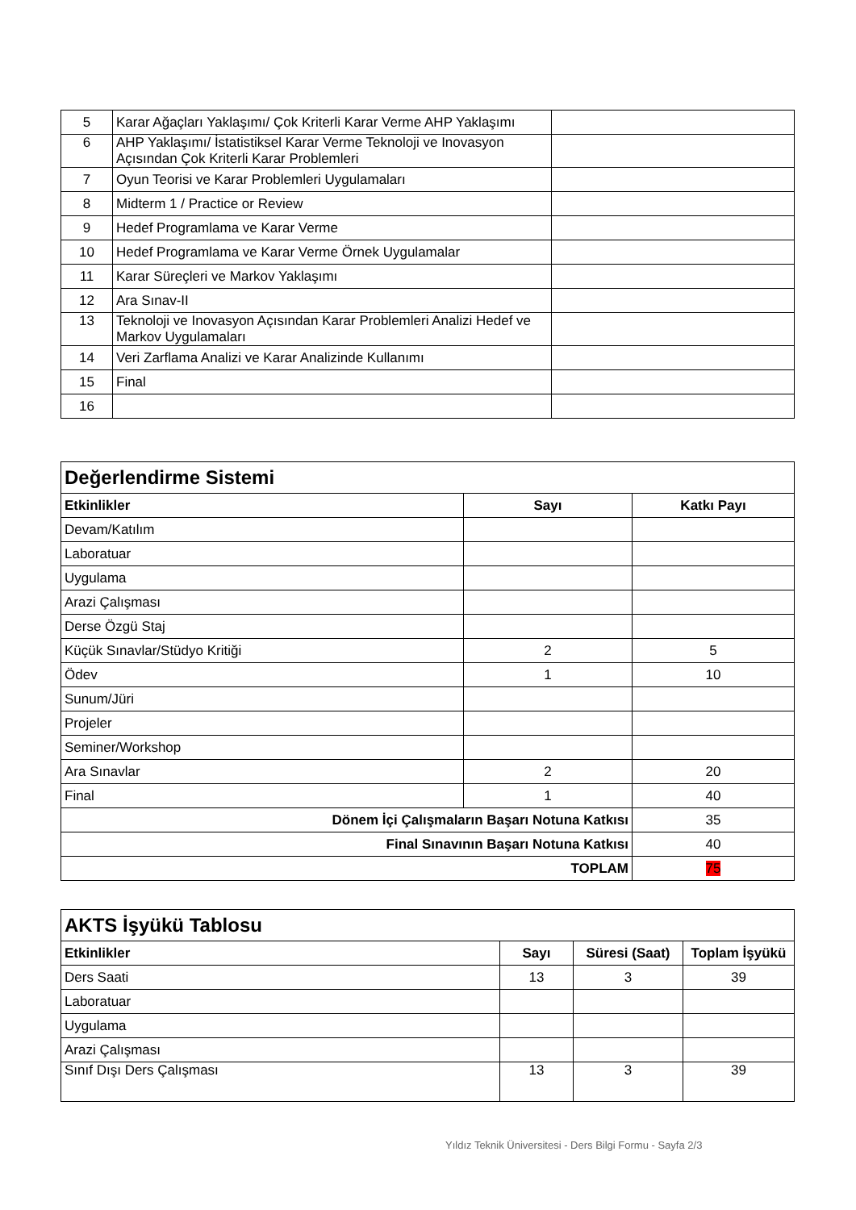| 5 | Karar Ağaçları Yaklaşımı/ Çok Kriterli Karar Verme AHP Yaklaşımı | |
| 6 | AHP Yaklaşımı/ İstatistiksel Karar Verme Teknoloji ve Inovasyon Açısından Çok Kriterli Karar Problemleri | |
| 7 | Oyun Teorisi ve Karar Problemleri Uygulamaları | |
| 8 | Midterm 1 / Practice or Review | |
| 9 | Hedef Programlama ve Karar Verme | |
| 10 | Hedef Programlama ve Karar Verme Örnek Uygulamalar | |
| 11 | Karar Süreçleri ve Markov Yaklaşımı | |
| 12 | Ara Sınav-II | |
| 13 | Teknoloji ve Inovasyon Açısından Karar Problemleri Analizi Hedef ve Markov Uygulamaları | |
| 14 | Veri Zarflama Analizi ve Karar Analizinde Kullanımı | |
| 15 | Final | |
| 16 | | |
| Değerlendirme Sistemi | | |
| Etkinlikler | Sayı | Katkı Payı |
| Devam/Katılım | | |
| Laboratuar | | |
| Uygulama | | |
| Arazi Çalışması | | |
| Derse Özgü Staj | | |
| Küçük Sınavlar/Stüdyo Kritiği | 2 | 5 |
| Ödev | 1 | 10 |
| Sunum/Jüri | | |
| Projeler | | |
| Seminer/Workshop | | |
| Ara Sınavlar | 2 | 20 |
| Final | 1 | 40 |
| Dönem İçi Çalışmaların Başarı Notuna Katkısı | | 35 |
| Final Sınavının Başarı Notuna Katkısı | | 40 |
| TOPLAM | | 75 |
| AKTS İşyükü Tablosu | | | |
| Etkinlikler | Sayı | Süresi (Saat) | Toplam İşyükü |
| Ders Saati | 13 | 3 | 39 |
| Laboratuar | | | |
| Uygulama | | | |
| Arazi Çalışması | | | |
| Sınıf Dışı Ders Çalışması | 13 | 3 | 39 |
Yıldız Teknik Üniversitesi - Ders Bilgi Formu - Sayfa 2/3